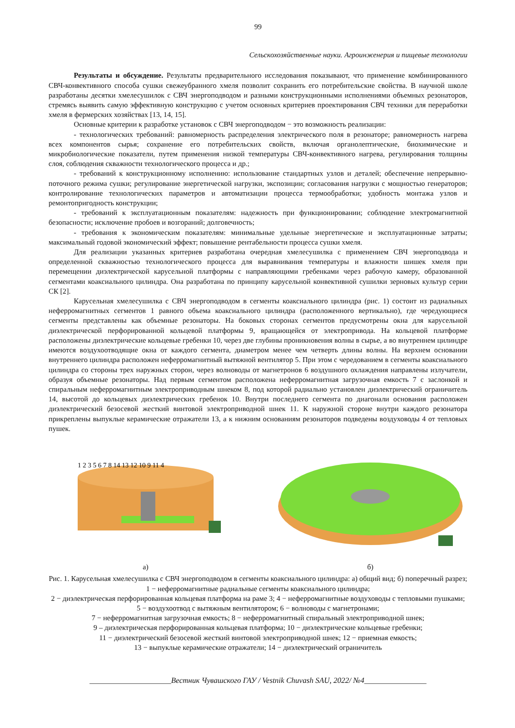99
Сельскохозяйственные науки. Агроинженерия и пищевые технологии
Результаты и обсуждение. Результаты предварительного исследования показывают, что применение комбинированного СВЧ-конвективного способа сушки свежеубранного хмеля позволит сохранить его потребительские свойства. В научной школе разработаны десятки хмелесушилок с СВЧ энергоподводом и разными конструкционными исполнениями объемных резонаторов, стремясь выявить самую эффективную конструкцию с учетом основных критериев проектирования СВЧ техники для переработки хмеля в фермерских хозяйствах [13, 14, 15].
Основные критерии к разработке установок с СВЧ энергоподводом − это возможность реализации:
- технологических требований: равномерность распределения электрического поля в резонаторе; равномерность нагрева всех компонентов сырья; сохранение его потребительских свойств, включая органолептические, биохимические и микробиологические показатели, путем применения низкой температуры СВЧ-конвективного нагрева, регулирования толщины слоя, соблюдения скважности технологического процесса и др.;
- требований к конструкционному исполнению: использование стандартных узлов и деталей; обеспечение непрерывно-поточного режима сушки; регулирование энергетической нагрузки, экспозиции; согласования нагрузки с мощностью генераторов; контролирование технологических параметров и автоматизации процесса термообработки; удобность монтажа узлов и ремонтопригодность конструкции;
- требований к эксплуатационным показателям: надежность при функционировании; соблюдение электромагнитной безопасности; исключение пробоев и возгораний; долговечность;
- требования к экономическим показателям: минимальные удельные энергетические и эксплуатационные затраты; максимальный годовой экономический эффект; повышение рентабельности процесса сушки хмеля.
Для реализации указанных критериев разработана очередная хмелесушилка с применением СВЧ энергоподвода и определенной скважностью технологического процесса для выравнивания температуры и влажности шишек хмеля при перемещении диэлектрической карусельной платформы с направляющими гребенками через рабочую камеру, образованной сегментами коаксиального цилиндра. Она разработана по принципу карусельной конвективной сушилки зерновых культур серии СК [2].
Карусельная хмелесушилка с СВЧ энергоподводом в сегменты коаксиального цилиндра (рис. 1) состоит из радиальных неферромагнитных сегментов 1 равного объема коаксиального цилиндра (расположенного вертикально), где чередующиеся сегменты представлены как объемные резонаторы. На боковых сторонах сегментов предусмотрены окна для карусельной диэлектрической перфорированной кольцевой платформы 9, вращающейся от электропривода. На кольцевой платформе расположены диэлектрические кольцевые гребенки 10, через две глубины проникновения волны в сырье, а во внутреннем цилиндре имеются воздухоотводящие окна от каждого сегмента, диаметром менее чем четверть длины волны. На верхнем основании внутреннего цилиндра расположен неферромагнитный вытяжной вентилятор 5. При этом с чередованием в сегменты коаксиального цилиндра со стороны трех наружных сторон, через волноводы от магнетронов 6 воздушного охлаждения направлены излучатели, образуя объемные резонаторы. Над первым сегментом расположена неферромагнитная загрузочная емкость 7 с заслонкой и спиральным неферромагнитным электроприводным шнеком 8, под которой радиально установлен диэлектрический ограничитель 14, высотой до кольцевых диэлектрических гребенок 10. Внутри последнего сегмента по диагонали основания расположен диэлектрический безосевой жесткий винтовой электроприводной шнек 11. К наружной стороне внутри каждого резонатора прикреплены выпуклые керамические отражатели 13, а к нижним основаниям резонаторов подведены воздуховоды 4 от тепловых пушек.
1 2 3 5 6 7 8 14 13 12 10 9 11 4
а)
б)
Рис. 1. Карусельная хмелесушилка с СВЧ энергоподводом в сегменты коаксиального цилиндра: а) общий вид; б) поперечный разрез; 1 − неферромагнитные радиальные сегменты коаксиального цилиндра;
2 − диэлектрическая перфорированная кольцевая платформа на раме 3; 4 − неферромагнитные воздуховоды с тепловыми пушками; 5 − воздухоотвод с вытяжным вентилятором; 6 − волноводы с магнетронами;
7 − неферромагнитная загрузочная емкость; 8 − неферромагнитный спиральный электроприводной шнек;
9 – диэлектрическая перфорированная кольцевая платформа; 10 − диэлектрические кольцевые гребенки;
11 − диэлектрический безосевой жесткий винтовой электроприводной шнек; 12 − приемная емкость;
13 − выпуклые керамические отражатели; 14 − диэлектрический ограничитель
_____________________Вестник Чувашского ГАУ / Vestnik Chuvash SAU, 2022/ №4________________